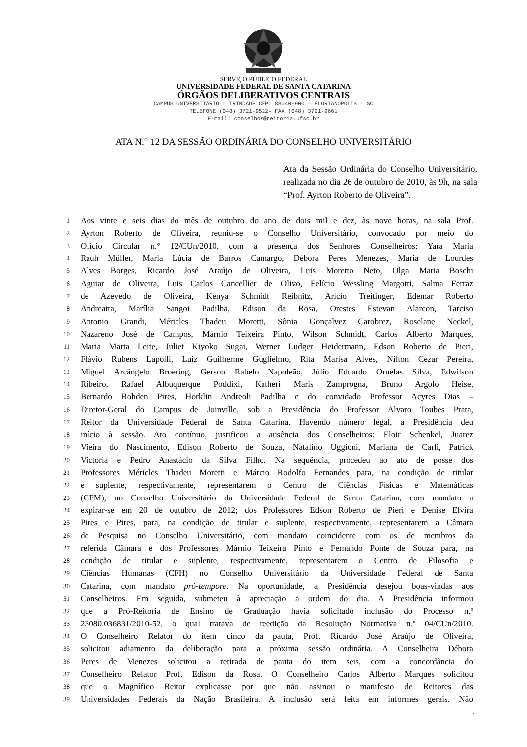SERVIÇO PÚBLICO FEDERAL
UNIVERSIDADE FEDERAL DE SANTA CATARINA
ÓRGÃOS DELIBERATIVOS CENTRAIS
CAMPUS UNIVERSITÁRIO – TRINDADE CEP: 88040-900 – FLORIANÓPOLIS – SC
TELEFONE (048) 3721-9522– FAX (048) 3721-9661
E-mail: conselhos@reitoria.ufsc.br
ATA N.° 12 DA SESSÃO ORDINÁRIA DO CONSELHO UNIVERSITÁRIO
Ata da Sessão Ordinária do Conselho Universitário, realizada no dia 26 de outubro de 2010, às 9h, na sala “Prof. Ayrton Roberto de Oliveira”.
1 Aos vinte e seis dias do mês de outubro do ano de dois mil e dez, às nove horas, na sala Prof.
2 Ayrton Roberto de Oliveira, reuniu-se o Conselho Universitário, convocado por meio do
3 Ofício Circular n.° 12/CUn/2010, com a presença dos Senhores Conselheiros: Yara Maria
4 Rauh Müller, Maria Lúcia de Barros Camargo, Débora Peres Menezes, Maria de Lourdes
5 Alves Borges, Ricardo José Araújo de Oliveira, Luis Moretto Neto, Olga Maria Boschi
6 Aguiar de Oliveira, Luis Carlos Cancellier de Olivo, Felício Wessling Margotti, Salma Ferraz
7 de Azevedo de Oliveira, Kenya Schmidt Reibnitz, Arício Treitinger, Edemar Roberto
8 Andreatta, Marília Sangoi Padilha, Edison da Rosa, Orestes Estevan Alarcon, Tarciso
9 Antonio Grandi, Méricles Thadeu Moretti, Sônia Gonçalvez Carobrez, Roselane Neckel,
10 Nazareno José de Campos, Márnio Teixeira Pinto, Wilson Schmidt, Carlos Alberto Marques,
11 Maria Marta Leite, Juliet Kiyoko Sugai, Werner Ludger Heidermann, Edson Roberto de Pieri,
12 Flávio Rubens Lapolli, Luiz Guilherme Guglielmo, Rita Marisa Alves, Nilton Cezar Pereira,
13 Miguel Arcângelo Broering, Gerson Rabelo Napoleão, Júlio Eduardo Ornelas Silva, Edwilson
14 Ribeiro, Rafael Albuquerque Poddixi, Katheri Maris Zamprogna, Bruno Argolo Heise,
15 Bernardo Rohden Pires, Horklin Andreoli Padilha e do convidado Professor Acyres Dias –
16 Diretor-Geral do Campus de Joinville, sob a Presidência do Professor Alvaro Toubes Prata,
17 Reitor da Universidade Federal de Santa Catarina. Havendo número legal, a Presidência deu
18 início à sessão. Ato contínuo, justificou a ausência dos Conselheiros: Eloir Schenkel, Juarez
19 Vieira do Nascimento, Edison Roberto de Souza, Natalino Uggioni, Mariana de Carli, Patrick
20 Victoria e Pedro Anastácio da Silva Filho. Na sequência, procedeu ao ato de posse dos
21 Professores Méricles Thadeu Moretti e Márcio Rodolfo Fernandes para, na condição de titular
22 e suplente, respectivamente, representarem o Centro de Ciências Físicas e Matemáticas
23 (CFM), no Conselho Universitário da Universidade Federal de Santa Catarina, com mandato a
24 expirar-se em 20 de outubro de 2012; dos Professores Edson Roberto de Pieri e Denise Elvira
25 Pires e Pires, para, na condição de titular e suplente, respectivamente, representarem a Câmara
26 de Pesquisa no Conselho Universitário, com mandato coincidente com os de membros da
27 referida Câmara e dos Professores Márnio Teixeira Pinto e Fernando Ponte de Souza para, na
28 condição de titular e suplente, respectivamente, representarem o Centro de Filosofia e
29 Ciências Humanas (CFH) no Conselho Universitário da Universidade Federal de Santa
30 Catarina, com mandato pró-tempore. Na oportunidade, a Presidência desejou boas-vindas aos
31 Conselheiros. Em seguida, submeteu à apreciação a ordem do dia. A Presidência informou
32 que a Pró-Reitoria de Ensino de Graduação havia solicitado inclusão do Processo n.º
33 23080.036831/2010-52, o qual tratava de reedição da Resolução Normativa n.º 04/CUn/2010.
34 O Conselheiro Relator do item cinco da pauta, Prof. Ricardo José Araújo de Oliveira,
35 solicitou adiamento da deliberação para a próxima sessão ordinária. A Conselheira Débora
36 Peres de Menezes solicitou a retirada de pauta do item seis, com a concordância do
37 Conselheiro Relator Prof. Edison da Rosa. O Conselheiro Carlos Alberto Marques solicitou
38 que o Magnífico Reitor explicasse por que não assinou o manifesto de Reitores das
39 Universidades Federais da Nação Brasileira. A inclusão será feita em informes gerais. Não
1